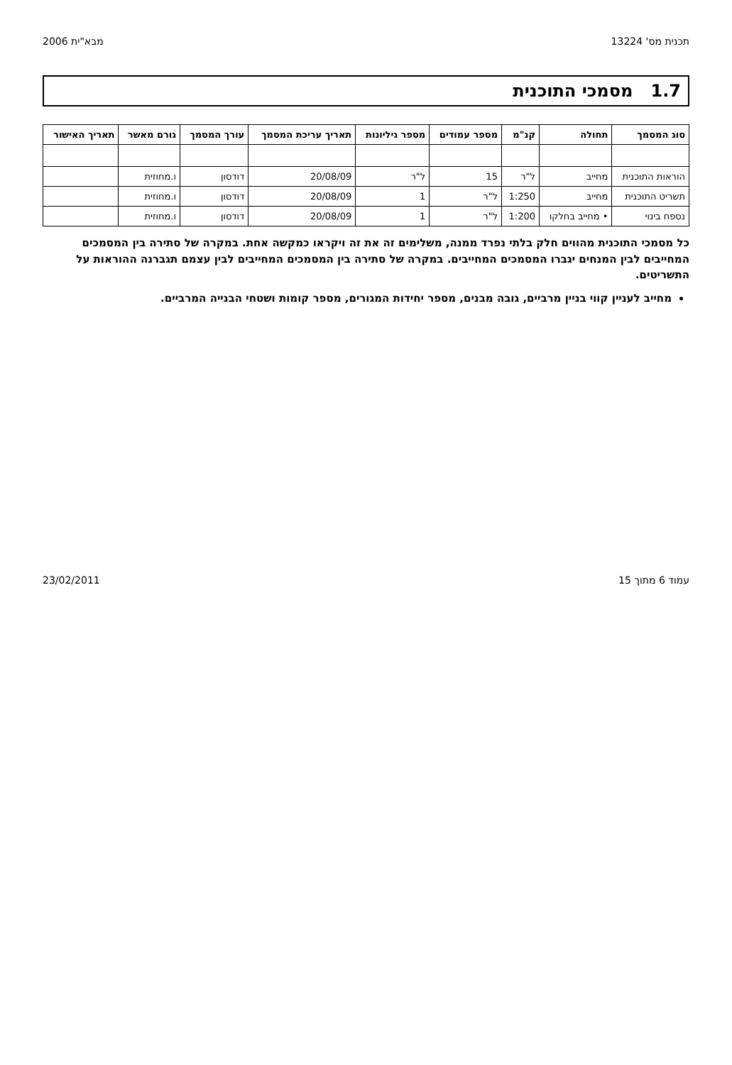תכנית מס' 13224 מבא"ית 2006
1.7 מסמכי התוכנית
| סוג המסמך | תחולה | קנ"מ | מספר עמודים | מספר גיליונות | תאריך עריכת המסמך | עורך המסמך | גורם מאשר | תאריך האישור |
| --- | --- | --- | --- | --- | --- | --- | --- | --- |
| הוראות התוכנית | מחייב | ל"ר | 15 | ל"ר | 20/08/09 | דודסון | ו.מחוזית | |
| תשריט התוכנית | מחייב | 1:250 | ל"ר | 1 | 20/08/09 | דודסון | ו.מחוזית | |
| נספח בינוי | • מחייב בחלקו | 1:200 | ל"ר | 1 | 20/08/09 | דודסון | ו.מחוזית | |
כל מסמכי התוכנית מהווים חלק בלתי נפרד ממנה, משלימים זה את זה ויקראו כמקשה אחת. במקרה של סתירה בין המסמכים המחייבים לבין המנחים יגברו המסמכים המחייבים. במקרה של סתירה בין המסמכים המחייבים לבין עצמם תגברנה ההוראות על התשריטים.
מחייב לעניין קווי בניין מרביים, גובה מבנים, מספר יחידות המגורים, מספר קומות ושטחי הבנייה המרביים.
עמוד 6 מתוך 15 23/02/2011